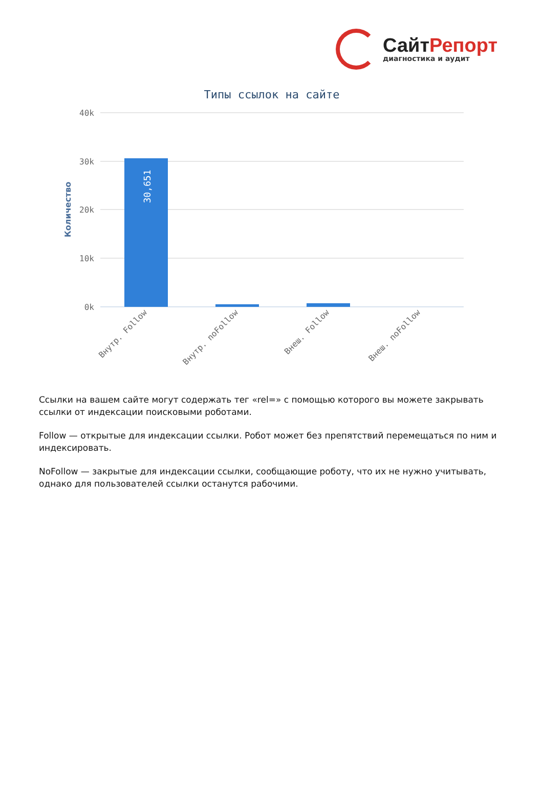СайтРепорт
диагностика и аудит
Типы ссылок на сайте
40k
30k
20k
10k
0k
Количество
30,651
Внутр. Follow
Внутр. noFollow
Внеш. Follow
Внеш. noFollow
Ссылки на вашем сайте могут содержать тег «rel=» с помощью которого вы можете закрывать ссылки от индексации поисковыми роботами.
Follow — открытые для индексации ссылки. Робот может без препятствий перемещаться по ним и индексировать.
NoFollow — закрытые для индексации ссылки, сообщающие роботу, что их не нужно учитывать, однако для пользователей ссылки останутся рабочими.